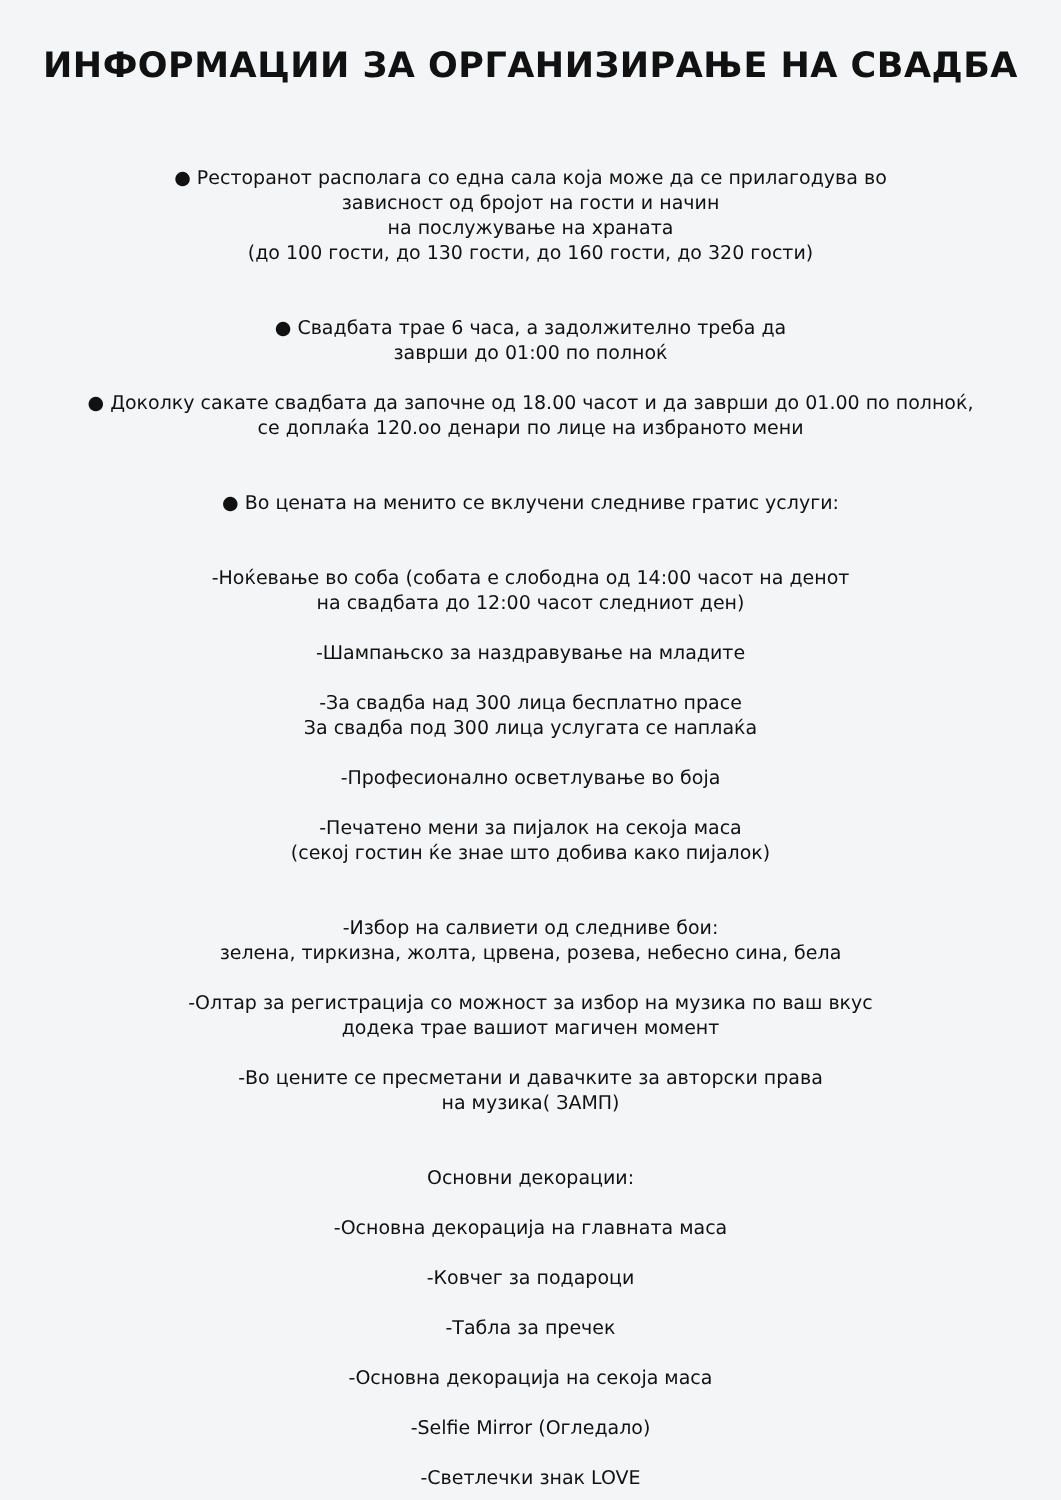ИНФОРМАЦИИ ЗА ОРГАНИЗИРАЊЕ НА СВАДБА
● Ресторанот располага со една сала која може да се прилагодува во
зависност од бројот на гости и начин
на послужување на храната
(до 100 гости, до 130 гости, до 160 гости, до 320 гости)
● Свадбата трае 6 часа, а задолжително треба да
заврши до 01:00 по полноќ
● Доколку сакате свадбата да започне од 18.00 часот и да заврши до 01.00 по полноќ,
се доплаќа 120.оо денари по лице на избраното мени
● Во цената на менито се вклучени следниве гратис услуги:
-Ноќевање во соба (собата е слободна од 14:00 часот на денот
на свадбата до 12:00 часот следниот ден)
-Шампањско за наздравување на младите
-За свадба над 300 лица бесплатно прасе
За свадба под 300 лица услугата се наплаќа
-Професионално осветлување во боја
-Печатено мени за пијалок на секоја маса
(секој гостин ќе знае што добива како пијалок)
-Избор на салвиети од следниве бои:
зелена, тиркизна, жолта, црвена, розева, небесно сина, бела
-Олтар за регистрација со можност за избор на музика по ваш вкус
додека трае вашиот магичен момент
-Во цените се пресметани и давачките за авторски права
на музика( ЗАМП)
Основни декорации:
-Основна декорација на главната маса
-Ковчег за подароци
-Табла за пречек
-Основна декорација на секоја маса
-Selfie Mirror (Огледало)
-Светлечки знак LOVE